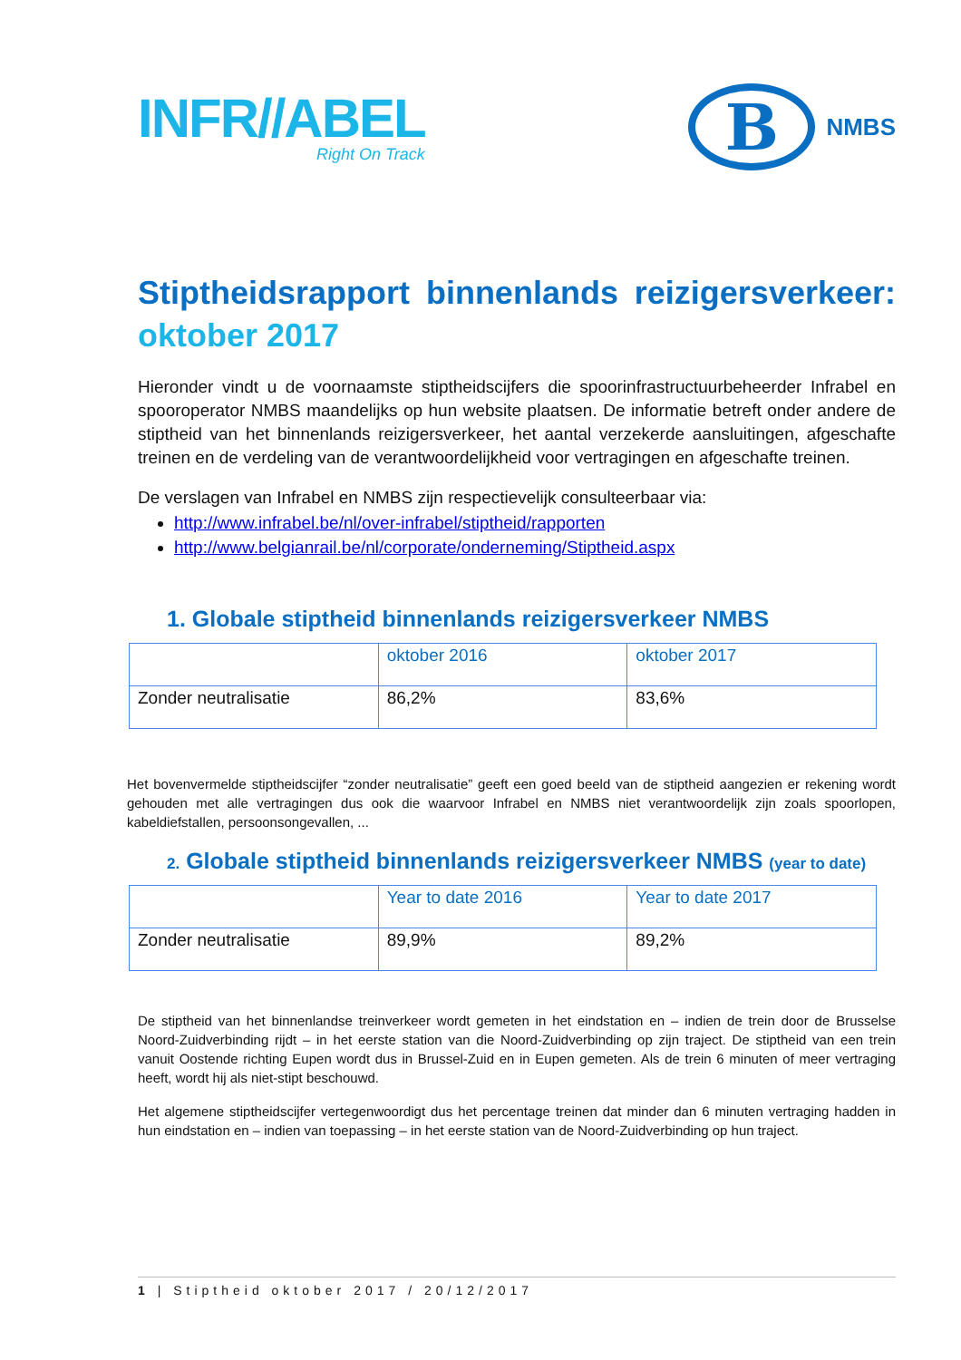INFR//ABEL
Right On Track
B
NMBS
Stiptheidsrapport binnenlands reizigersverkeer: oktober 2017
Hieronder vindt u de voornaamste stiptheidscijfers die spoorinfrastructuurbeheerder Infrabel en spooroperator NMBS maandelijks op hun website plaatsen. De informatie betreft onder andere de stiptheid van het binnenlands reizigersverkeer, het aantal verzekerde aansluitingen, afgeschafte treinen en de verdeling van de verantwoordelijkheid voor vertragingen en afgeschafte treinen.
De verslagen van Infrabel en NMBS zijn respectievelijk consulteerbaar via:
http://www.infrabel.be/nl/over-infrabel/stiptheid/rapporten
http://www.belgianrail.be/nl/corporate/onderneming/Stiptheid.aspx
1. Globale stiptheid binnenlands reizigersverkeer NMBS
| | oktober 2016 | oktober 2017 |
| Zonder neutralisatie | 86,2% | 83,6% |
Het bovenvermelde stiptheidscijfer “zonder neutralisatie” geeft een goed beeld van de stiptheid aangezien er rekening wordt gehouden met alle vertragingen dus ook die waarvoor Infrabel en NMBS niet verantwoordelijk zijn zoals spoorlopen, kabeldiefstallen, persoonsongevallen, ...
2. Globale stiptheid binnenlands reizigersverkeer NMBS (year to date)
| | Year to date 2016 | Year to date 2017 |
| Zonder neutralisatie | 89,9% | 89,2% |
De stiptheid van het binnenlandse treinverkeer wordt gemeten in het eindstation en – indien de trein door de Brusselse Noord-Zuidverbinding rijdt – in het eerste station van die Noord-Zuidverbinding op zijn traject. De stiptheid van een trein vanuit Oostende richting Eupen wordt dus in Brussel-Zuid en in Eupen gemeten. Als de trein 6 minuten of meer vertraging heeft, wordt hij als niet-stipt beschouwd.
Het algemene stiptheidscijfer vertegenwoordigt dus het percentage treinen dat minder dan 6 minuten vertraging hadden in hun eindstation en – indien van toepassing – in het eerste station van de Noord-Zuidverbinding op hun traject.
1 | Stiptheid oktober 2017 / 20/12/2017